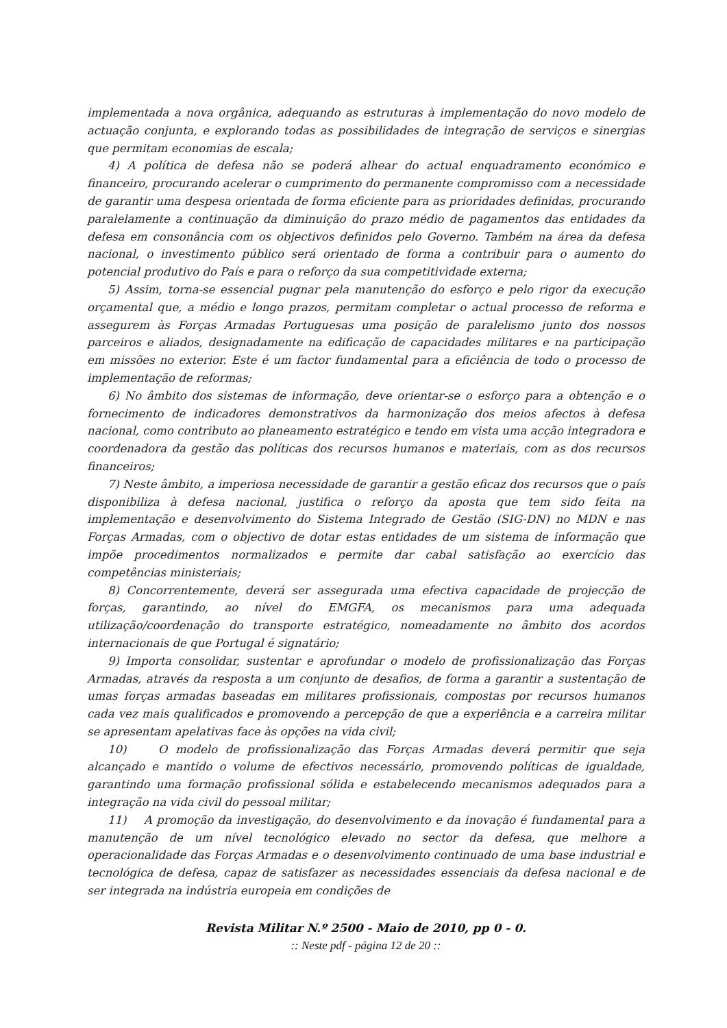implementada a nova orgânica, adequando as estruturas à implementação do novo modelo de actuação conjunta, e explorando todas as possibilidades de integração de serviços e sinergias que permitam economias de escala;
4) A política de defesa não se poderá alhear do actual enquadramento económico e financeiro, procurando acelerar o cumprimento do permanente compromisso com a necessidade de garantir uma despesa orientada de forma eficiente para as prioridades definidas, procurando paralelamente a continuação da diminuição do prazo médio de pagamentos das entidades da defesa em consonância com os objectivos definidos pelo Governo. Também na área da defesa nacional, o investimento público será orientado de forma a contribuir para o aumento do potencial produtivo do País e para o reforço da sua competitividade externa;
5) Assim, torna-se essencial pugnar pela manutenção do esforço e pelo rigor da execução orçamental que, a médio e longo prazos, permitam completar o actual processo de reforma e assegurem às Forças Armadas Portuguesas uma posição de paralelismo junto dos nossos parceiros e aliados, designadamente na edificação de capacidades militares e na participação em missões no exterior. Este é um factor fundamental para a eficiência de todo o processo de implementação de reformas;
6) No âmbito dos sistemas de informação, deve orientar-se o esforço para a obtenção e o fornecimento de indicadores demonstrativos da harmonização dos meios afectos à defesa nacional, como contributo ao planeamento estratégico e tendo em vista uma acção integradora e coordenadora da gestão das políticas dos recursos humanos e materiais, com as dos recursos financeiros;
7) Neste âmbito, a imperiosa necessidade de garantir a gestão eficaz dos recursos que o país disponibiliza à defesa nacional, justifica o reforço da aposta que tem sido feita na implementação e desenvolvimento do Sistema Integrado de Gestão (SIG-DN) no MDN e nas Forças Armadas, com o objectivo de dotar estas entidades de um sistema de informação que impõe procedimentos normalizados e permite dar cabal satisfação ao exercício das competências ministeriais;
8) Concorrentemente, deverá ser assegurada uma efectiva capacidade de projecção de forças, garantindo, ao nível do EMGFA, os mecanismos para uma adequada utilização/coordenação do transporte estratégico, nomeadamente no âmbito dos acordos internacionais de que Portugal é signatário;
9) Importa consolidar, sustentar e aprofundar o modelo de profissionalização das Forças Armadas, através da resposta a um conjunto de desafios, de forma a garantir a sustentação de umas forças armadas baseadas em militares profissionais, compostas por recursos humanos cada vez mais qualificados e promovendo a percepção de que a experiência e a carreira militar se apresentam apelativas face às opções na vida civil;
10) O modelo de profissionalização das Forças Armadas deverá permitir que seja alcançado e mantido o volume de efectivos necessário, promovendo políticas de igualdade, garantindo uma formação profissional sólida e estabelecendo mecanismos adequados para a integração na vida civil do pessoal militar;
11) A promoção da investigação, do desenvolvimento e da inovação é fundamental para a manutenção de um nível tecnológico elevado no sector da defesa, que melhore a operacionalidade das Forças Armadas e o desenvolvimento continuado de uma base industrial e tecnológica de defesa, capaz de satisfazer as necessidades essenciais da defesa nacional e de ser integrada na indústria europeia em condições de
Revista Militar N.º 2500 - Maio de 2010, pp 0 - 0.
:: Neste pdf - página 12 de 20 ::